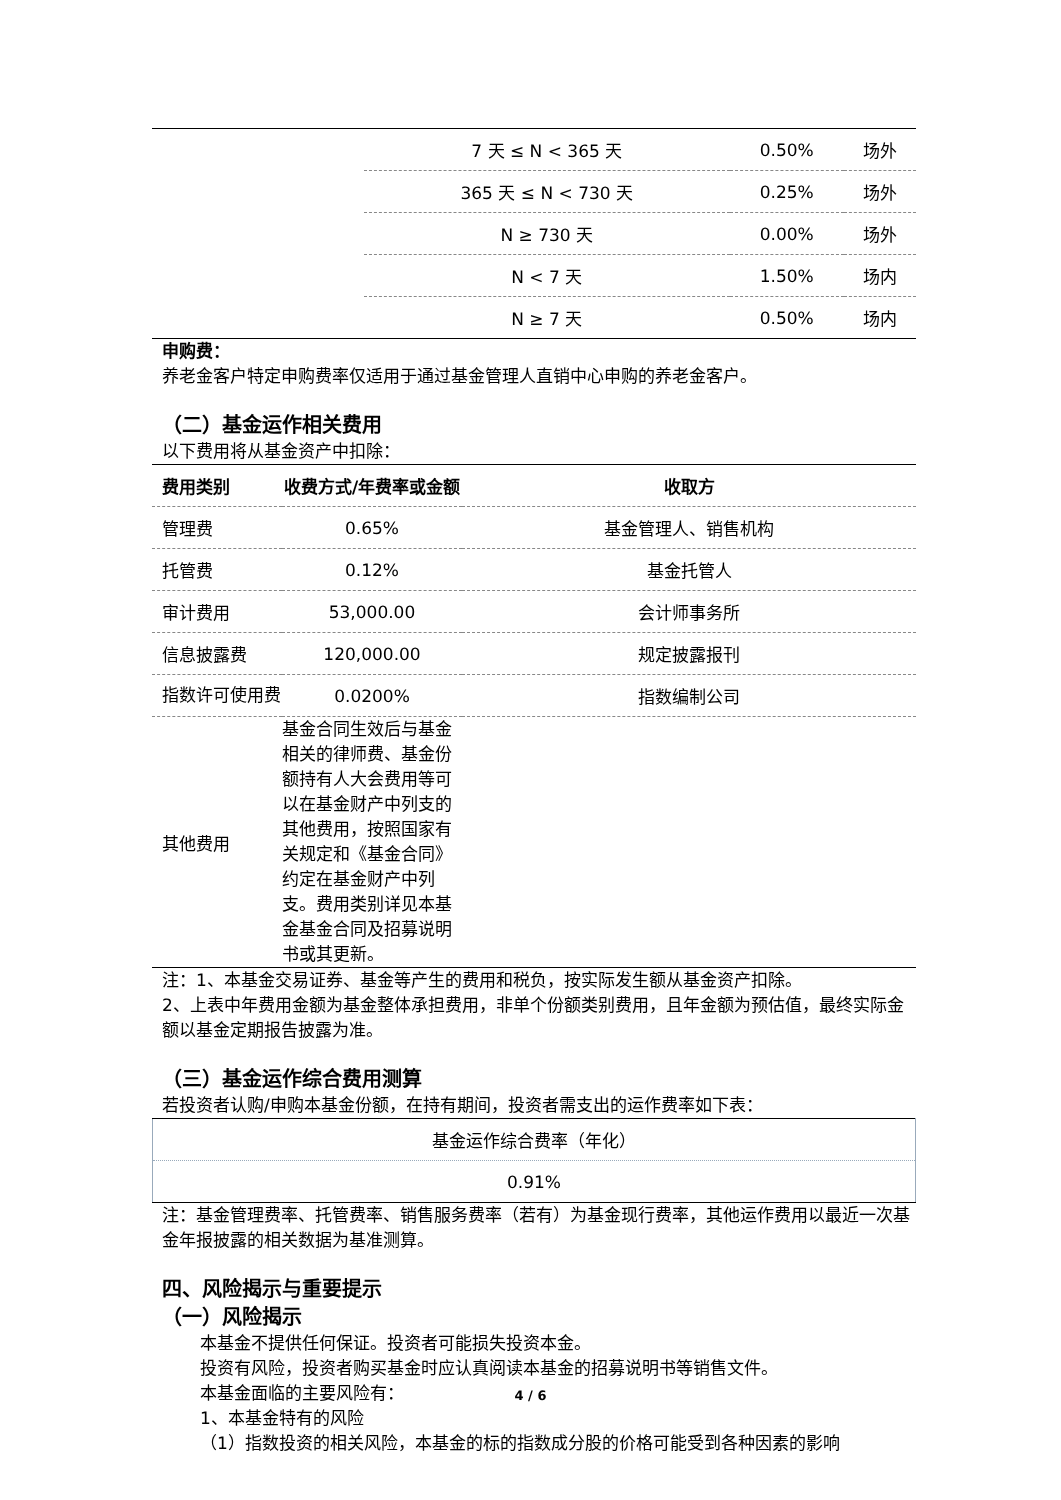| | 7 天 ≤ N < 365 天 | 0.50% | 场外 |
| | 365 天 ≤ N < 730 天 | 0.25% | 场外 |
| | N ≥ 730 天 | 0.00% | 场外 |
| | N < 7 天 | 1.50% | 场内 |
| | N ≥ 7 天 | 0.50% | 场内 |
申购费：
养老金客户特定申购费率仅适用于通过基金管理人直销中心申购的养老金客户。
（二）基金运作相关费用
以下费用将从基金资产中扣除：
| 费用类别 | 收费方式/年费率或金额 | 收取方 |
| --- | --- | --- |
| 管理费 | 0.65% | 基金管理人、销售机构 |
| 托管费 | 0.12% | 基金托管人 |
| 审计费用 | 53,000.00 | 会计师事务所 |
| 信息披露费 | 120,000.00 | 规定披露报刊 |
| 指数许可使用费 | 0.0200% | 指数编制公司 |
| 其他费用 | 基金合同生效后与基金相关的律师费、基金份额持有人大会费用等可以在基金财产中列支的其他费用，按照国家有关规定和《基金合同》约定在基金财产中列支。费用类别详见本基金基金合同及招募说明书或其更新。 | |
注：1、本基金交易证券、基金等产生的费用和税负，按实际发生额从基金资产扣除。
2、上表中年费用金额为基金整体承担费用，非单个份额类别费用，且年金额为预估值，最终实际金额以基金定期报告披露为准。
（三）基金运作综合费用测算
若投资者认购/申购本基金份额，在持有期间，投资者需支出的运作费率如下表：
| 基金运作综合费率（年化） |
| 0.91% |
注：基金管理费率、托管费率、销售服务费率（若有）为基金现行费率，其他运作费用以最近一次基金年报披露的相关数据为基准测算。
四、风险揭示与重要提示
（一）风险揭示
本基金不提供任何保证。投资者可能损失投资本金。
投资有风险，投资者购买基金时应认真阅读本基金的招募说明书等销售文件。
本基金面临的主要风险有：
1、本基金特有的风险
（1）指数投资的相关风险，本基金的标的指数成分股的价格可能受到各种因素的影响
4 / 6